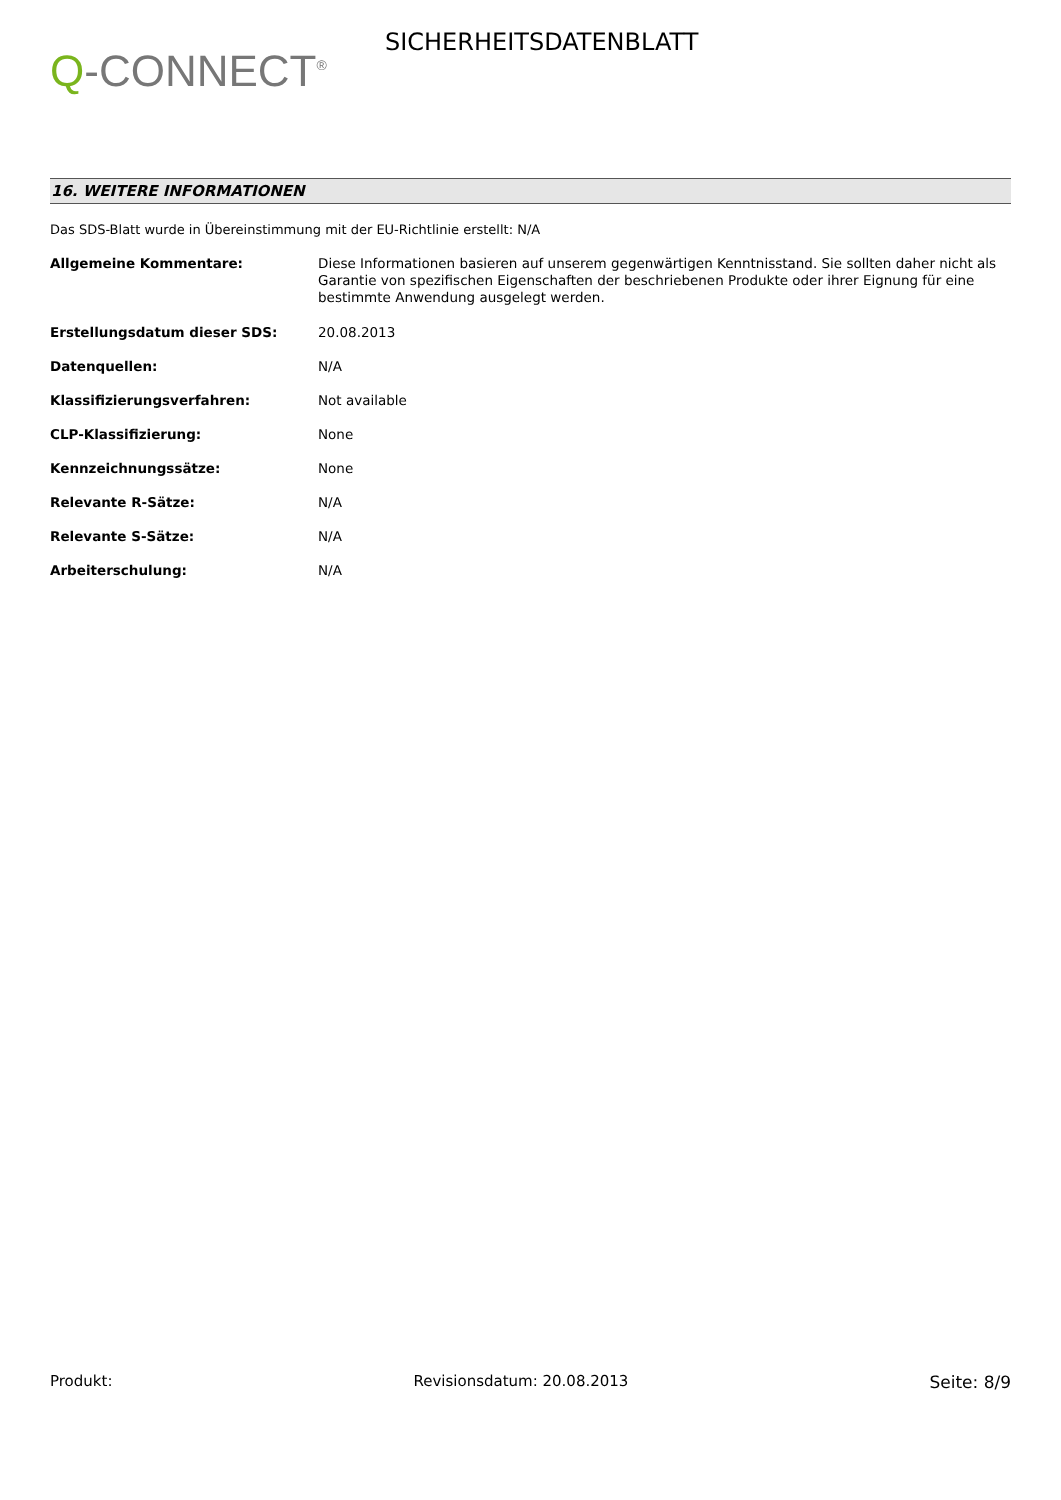Q-CONNECT<sup>®</sup>
SICHERHEITSDATENBLATT
16. WEITERE INFORMATIONEN
Das SDS-Blatt wurde in Übereinstimmung mit der EU-Richtlinie erstellt: N/A
Allgemeine Kommentare: Diese Informationen basieren auf unserem gegenwärtigen Kenntnisstand. Sie sollten daher nicht als Garantie von spezifischen Eigenschaften der beschriebenen Produkte oder ihrer Eignung für eine bestimmte Anwendung ausgelegt werden.
Erstellungsdatum dieser SDS: 20.08.2013
Datenquellen: N/A
Klassifizierungsverfahren: Not available
CLP-Klassifizierung: None
Kennzeichnungssätze: None
Relevante R-Sätze: N/A
Relevante S-Sätze: N/A
Arbeiterschulung: N/A
Produkt: Revisionsdatum: 20.08.2013 Seite: 8/9